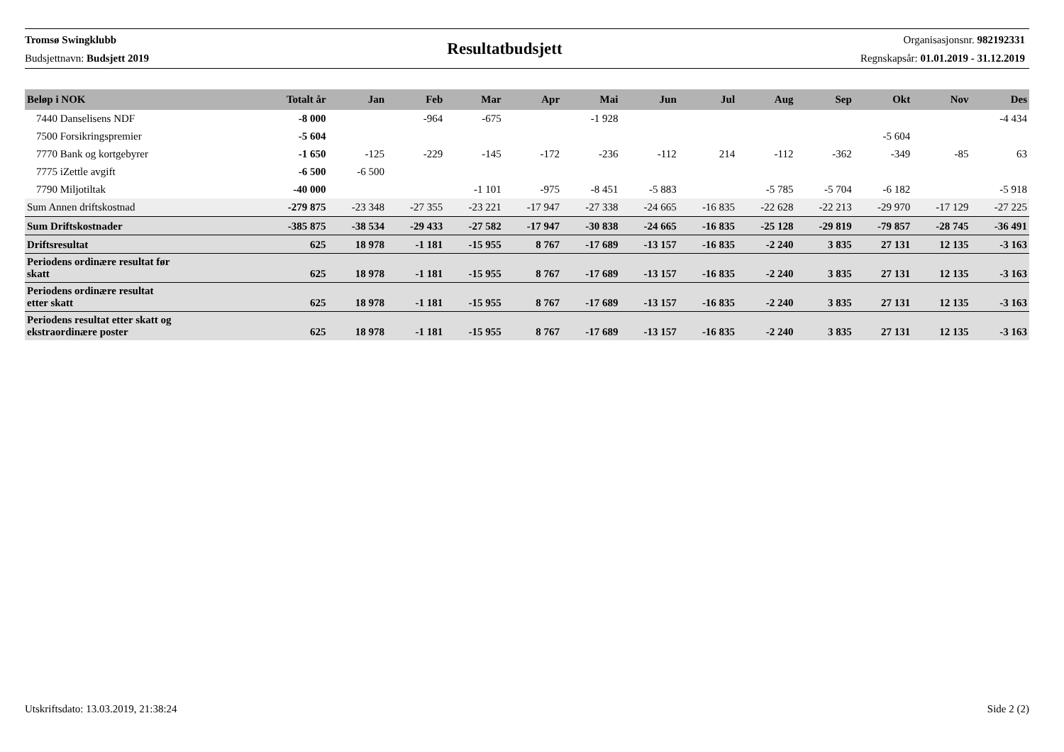Tromsø Swingklubb
Budsjettnavn: Budsjett 2019
Resultatbudsjett
Organisasjonsnr. 982192331
Regnskapsår: 01.01.2019 - 31.12.2019
| Beløp i NOK | Totalt år | Jan | Feb | Mar | Apr | Mai | Jun | Jul | Aug | Sep | Okt | Nov | Des |
| --- | --- | --- | --- | --- | --- | --- | --- | --- | --- | --- | --- | --- | --- |
| 7440 Danselisens NDF | -8 000 | | -964 | -675 | | -1 928 | | | | | | | -4 434 |
| 7500 Forsikringspremier | -5 604 | | | | | | | | | | -5 604 | | |
| 7770 Bank og kortgebyrer | -1 650 | -125 | -229 | -145 | -172 | -236 | -112 | 214 | -112 | -362 | -349 | -85 | 63 |
| 7775 iZettle avgift | -6 500 | -6 500 | | | | | | | | | | | |
| 7790 Miljotiltak | -40 000 | | | -1 101 | -975 | -8 451 | -5 883 | | -5 785 | -5 704 | -6 182 | | -5 918 |
| Sum Annen driftskostnad | -279 875 | -23 348 | -27 355 | -23 221 | -17 947 | -27 338 | -24 665 | -16 835 | -22 628 | -22 213 | -29 970 | -17 129 | -27 225 |
| Sum Driftskostnader | -385 875 | -38 534 | -29 433 | -27 582 | -17 947 | -30 838 | -24 665 | -16 835 | -25 128 | -29 819 | -79 857 | -28 745 | -36 491 |
| Driftsresultat | 625 | 18 978 | -1 181 | -15 955 | 8 767 | -17 689 | -13 157 | -16 835 | -2 240 | 3 835 | 27 131 | 12 135 | -3 163 |
| Periodens ordinære resultat før skatt | 625 | 18 978 | -1 181 | -15 955 | 8 767 | -17 689 | -13 157 | -16 835 | -2 240 | 3 835 | 27 131 | 12 135 | -3 163 |
| Periodens ordinære resultat etter skatt | 625 | 18 978 | -1 181 | -15 955 | 8 767 | -17 689 | -13 157 | -16 835 | -2 240 | 3 835 | 27 131 | 12 135 | -3 163 |
| Periodens resultat etter skatt og ekstraordinære poster | 625 | 18 978 | -1 181 | -15 955 | 8 767 | -17 689 | -13 157 | -16 835 | -2 240 | 3 835 | 27 131 | 12 135 | -3 163 |
Utskriftsdato: 13.03.2019, 21:38:24 Side 2 (2)